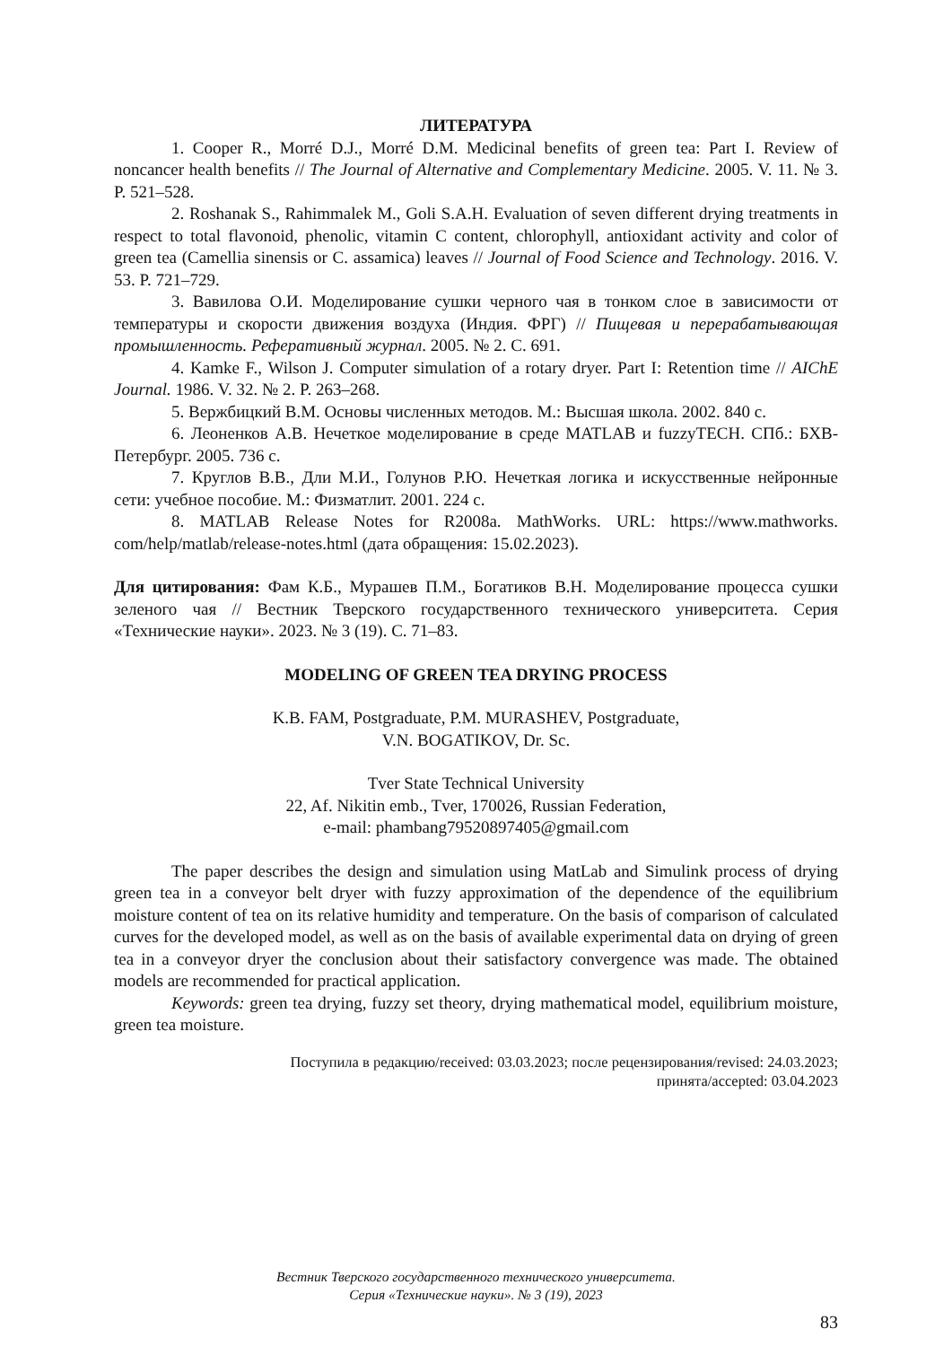ЛИТЕРАТУРА
1. Cooper R., Morré D.J., Morré D.M. Medicinal benefits of green tea: Part I. Review of noncancer health benefits // The Journal of Alternative and Complementary Medicine. 2005. V. 11. № 3. P. 521–528.
2. Roshanak S., Rahimmalek M., Goli S.A.H. Evaluation of seven different drying treatments in respect to total flavonoid, phenolic, vitamin C content, chlorophyll, antioxidant activity and color of green tea (Camellia sinensis or C. assamica) leaves // Journal of Food Science and Technology. 2016. V. 53. P. 721–729.
3. Вавилова О.И. Моделирование сушки черного чая в тонком слое в зависимости от температуры и скорости движения воздуха (Индия. ФРГ) // Пищевая и перерабатывающая промышленность. Реферативный журнал. 2005. № 2. С. 691.
4. Kamke F., Wilson J. Computer simulation of a rotary dryer. Part I: Retention time // AIChE Journal. 1986. V. 32. № 2. P. 263–268.
5. Вержбицкий В.М. Основы численных методов. М.: Высшая школа. 2002. 840 с.
6. Леоненков А.В. Нечеткое моделирование в среде MATLAB и fuzzyTECH. СПб.: БХВ-Петербург. 2005. 736 с.
7. Круглов В.В., Дли М.И., Голунов Р.Ю. Нечеткая логика и искусственные нейронные сети: учебное пособие. М.: Физматлит. 2001. 224 с.
8. MATLAB Release Notes for R2008a. MathWorks. URL: https://www.mathworks. com/help/matlab/release-notes.html (дата обращения: 15.02.2023).
Для цитирования: Фам К.Б., Мурашев П.М., Богатиков В.Н. Моделирование процесса сушки зеленого чая // Вестник Тверского государственного технического университета. Серия «Технические науки». 2023. № 3 (19). С. 71–83.
MODELING OF GREEN TEA DRYING PROCESS
K.B. FAM, Postgraduate, P.M. MURASHEV, Postgraduate,
V.N. BOGATIKOV, Dr. Sc.
Tver State Technical University
22, Af. Nikitin emb., Tver, 170026, Russian Federation,
e-mail: phambang79520897405@gmail.com
The paper describes the design and simulation using MatLab and Simulink process of drying green tea in a conveyor belt dryer with fuzzy approximation of the dependence of the equilibrium moisture content of tea on its relative humidity and temperature. On the basis of comparison of calculated curves for the developed model, as well as on the basis of available experimental data on drying of green tea in a conveyor dryer the conclusion about their satisfactory convergence was made. The obtained models are recommended for practical application.
Keywords: green tea drying, fuzzy set theory, drying mathematical model, equilibrium moisture, green tea moisture.
Поступила в редакцию/received: 03.03.2023; после рецензирования/revised: 24.03.2023;
принята/accepted: 03.04.2023
Вестник Тверского государственного технического университета.
Серия «Технические науки». № 3 (19), 2023
83